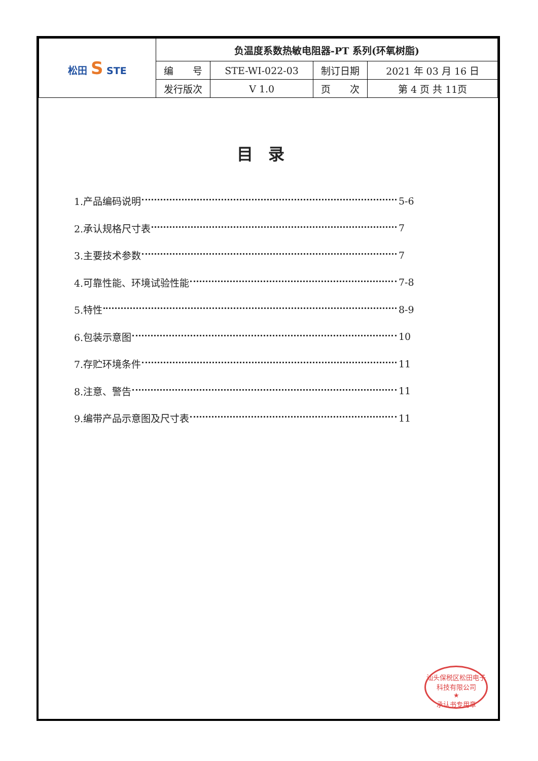| 松田 S STE | 负温度系数热敏电阻器-PT 系列(环氧树脂) | | | |
| | 编 号 | STE-WI-022-03 | 制订日期 | 2021 年 03 月 16 日 |
| | 发行版次 | V 1.0 | 页 次 | 第 4 页 共 11页 |
目录
1.产品编码说明 5-6
2.承认规格尺寸表 7
3.主要技术参数 7
4.可靠性能、环境试验性能 7-8
5.特性 8-9
6.包装示意图 10
7.存贮环境条件 11
8.注意、警告 11
9.编带产品示意图及尺寸表 11
汕头保税区松田电子科技有限公司
★
承认书专用章